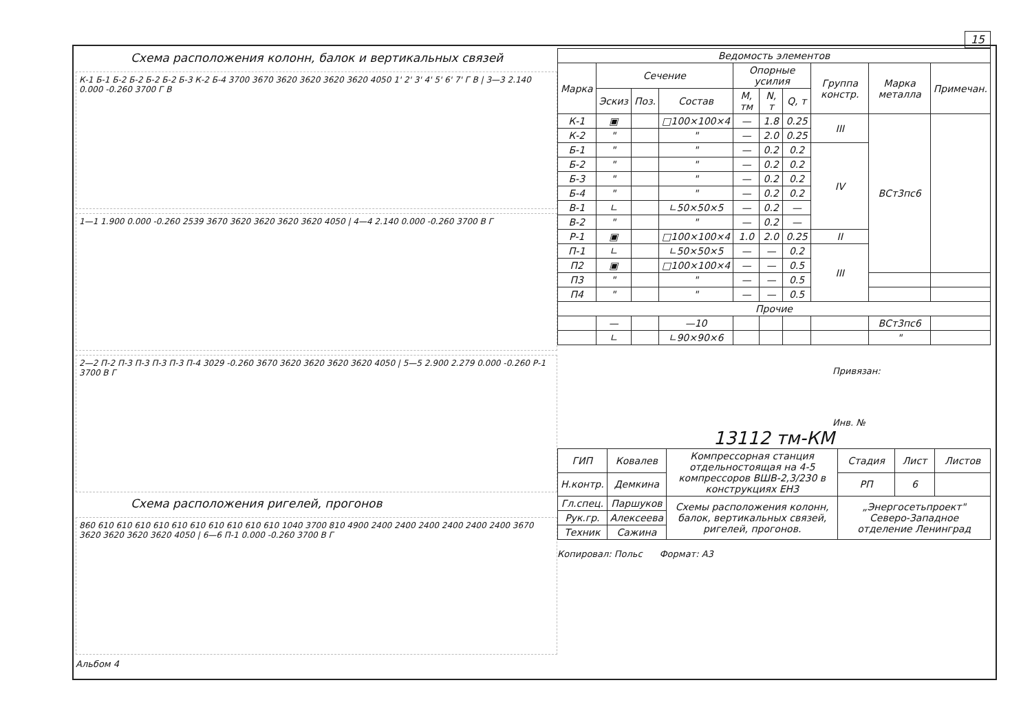15
Схема расположения колонн, балок и вертикальных связей
К-1 Б-1 Б-2 Б-2 Б-2 Б-2 Б-3 К-2 Б-4 3700 3670 3620 3620 3620 3620 4050 1' 2' 3' 4' 5' 6' 7' Г В | 3—3 2.140 0.000 -0.260 3700 Г В
1—1 1.900 0.000 -0.260 2539 3670 3620 3620 3620 3620 4050 | 4—4 2.140 0.000 -0.260 3700 В Г
2—2 П-2 П-3 П-3 П-3 П-3 П-4 3029 -0.260 3670 3620 3620 3620 3620 4050 | 5—5 2.900 2.279 0.000 -0.260 Р-1 3700 В Г
Схема расположения ригелей, прогонов
860 610 610 610 610 610 610 610 610 610 610 1040 3700 810 4900 2400 2400 2400 2400 2400 2400 3670 3620 3620 3620 3620 4050 | 6—6 П-1 0.000 -0.260 3700 В Г
Альбом 4
| Ведомость элементов | | | | | | | | | |
| --- | --- | --- | --- | --- | --- | --- | --- | --- | --- |
| Марка | Сечение | | | Опорные усилия | | | Группа констр. | Марка металла | Примечан. |
| | Эскиз | Поз. | Состав | М, тм | N, т | Q, т | | | |
| К-1 | ▣ | | □100×100×4 | — | 1.8 | 0.25 | III | ВСт3пс6 | |
| К-2 | " | | " | — | 2.0 | 0.25 | | | |
| Б-1 | " | | " | — | 0.2 | 0.2 | IV | | |
| Б-2 | " | | " | — | 0.2 | 0.2 | | | |
| Б-3 | " | | " | — | 0.2 | 0.2 | | | |
| Б-4 | " | | " | — | 0.2 | 0.2 | | | |
| В-1 | ∟ | | ∟50×50×5 | — | 0.2 | — | | | |
| В-2 | " | | " | — | 0.2 | — | | | |
| Р-1 | ▣ | | □100×100×4 | 1.0 | 2.0 | 0.25 | II | | |
| П-1 | ∟ | | ∟50×50×5 | — | — | 0.2 | III | | |
| П2 | ▣ | | □100×100×4 | — | — | 0.5 | | | |
| П3 | " | | " | — | — | 0.5 | | | |
| П4 | " | | " | — | — | 0.5 | | | |
| Прочие | | | | | | | | | |
| | — | | —10 | | | | | ВСт3пс6 | |
| | ∟ | | ∟90×90×6 | | | | | " | |
Привязан:
Инв. №
13112 тм-КМ
| ГИП | Ковалев | Компрессорная станция отдельностоящая на 4-5 компрессоров ВШВ-2,3/230 в конструкциях ЕНЗ | Стадия | Лист | Листов |
| Н.контр. | Демкина | | РП | 6 | |
| Гл.спец. | Паршуков | Схемы расположения колонн, балок, вертикальных связей, ригелей, прогонов. | „Энергосетьпроект" Северо-Западное отделение Ленинград | | |
| Рук.гр. | Алексеева | | | | |
| Техник | Сажина | | | | |
Копировал: Польс Формат: А3